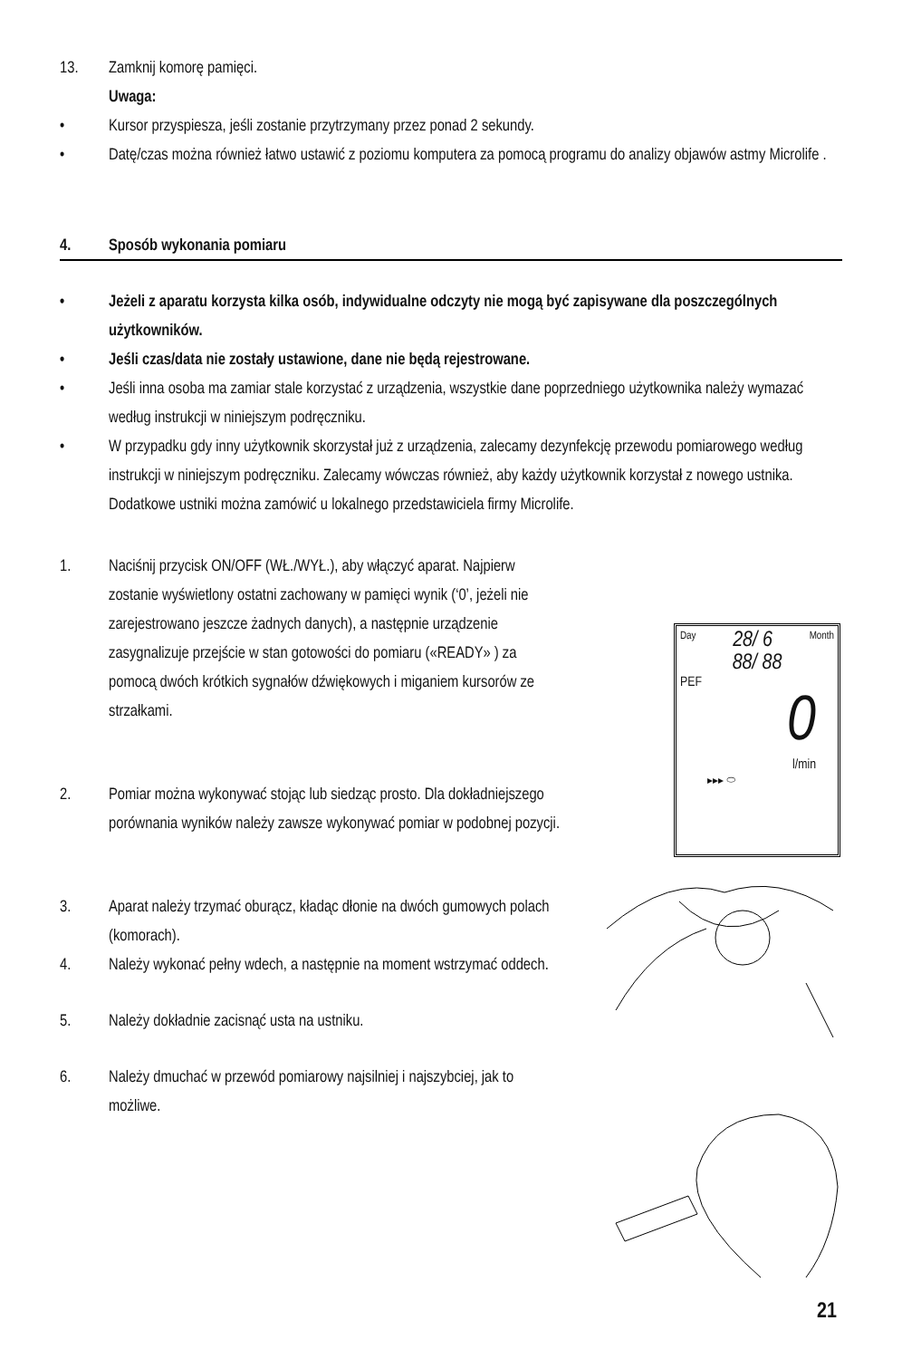13. Zamknij komorę pamięci.
Uwaga:
• Kursor przyspiesza, jeśli zostanie przytrzymany przez ponad 2 sekundy.
• Datę/czas można również łatwo ustawić z poziomu komputera za pomocą programu do analizy objawów astmy Microlife .
4. Sposób wykonania pomiaru
• Jeżeli z aparatu korzysta kilka osób, indywidualne odczyty nie mogą być zapisywane dla poszczególnych użytkowników.
• Jeśli czas/data nie zostały ustawione, dane nie będą rejestrowane.
• Jeśli inna osoba ma zamiar stale korzystać z urządzenia, wszystkie dane poprzedniego użytkownika należy wymazać według instrukcji w niniejszym podręczniku.
• W przypadku gdy inny użytkownik skorzystał już z urządzenia, zalecamy dezynfekcję przewodu pomiarowego według instrukcji w niniejszym podręczniku. Zalecamy wówczas również, aby każdy użytkownik korzystał z nowego ustnika. Dodatkowe ustniki można zamówić u lokalnego przedstawiciela firmy Microlife.
1. Naciśnij przycisk ON/OFF (WŁ./WYŁ.), aby włączyć aparat. Najpierw zostanie wyświetlony ostatni zachowany w pamięci wynik (‘0’, jeżeli nie zarejestrowano jeszcze żadnych danych), a następnie urządzenie zasygnalizuje przejście w stan gotowości do pomiaru («READY» ) za pomocą dwóch krótkich sygnałów dźwiękowych i miganiem kursorów ze strzałkami.
2. Pomiar można wykonywać stojąc lub siedząc prosto. Dla dokładniejszego porównania wyników należy zawsze wykonywać pomiar w podobnej pozycji.
3. Aparat należy trzymać oburącz, kładąc dłonie na dwóch gumowych polach (komorach).
4. Należy wykonać pełny wdech, a następnie na moment wstrzymać oddech.
5. Należy dokładnie zacisnąć usta na ustniku.
6. Należy dmuchać w przewód pomiarowy najsilniej i najszybciej, jak to możliwe.
Day 28/ 6 Month
88/ 88
PEF
0
l/min
▸▸▸ ⬭
21